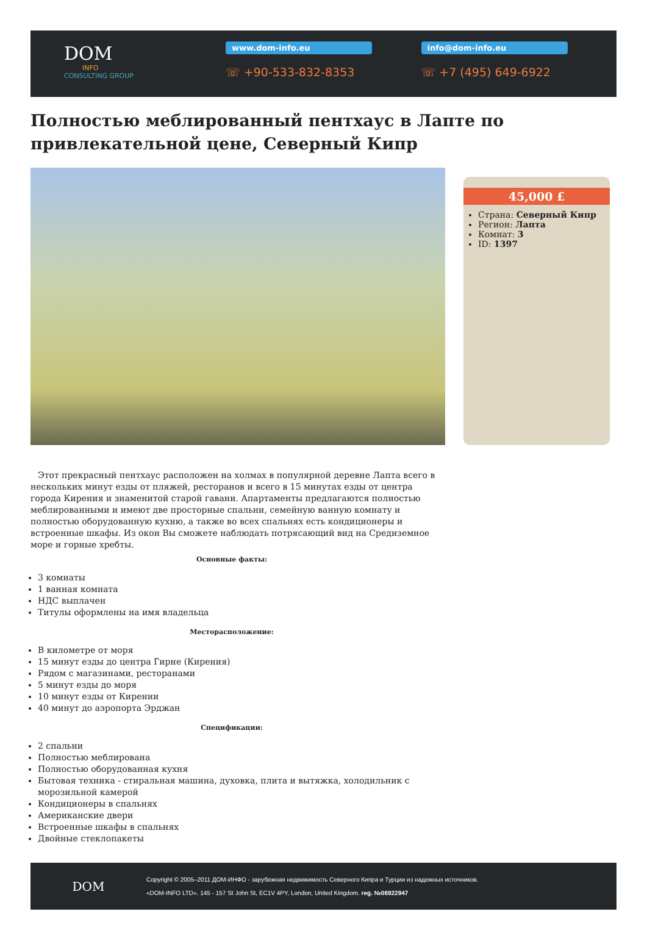DOM
INFO
CONSULTING GROUP
www.dom-info.eu
☏ +90-533-832-8353
info@dom-info.eu
☏ +7 (495) 649-6922
Полностью меблированный пентхаус в Лапте по привлекательной цене, Северный Кипр
45,000 £
Страна: Северный Кипр
Регион: Лапта
Комнат: 3
ID: 1397
Этот прекрасный пентхаус расположен на холмах в популярной деревне Лапта всего в нескольких минут езды от пляжей, ресторанов и всего в 15 минутах езды от центра города Кирения и знаменитой старой гавани. Апартаменты предлагаются полностью меблированными и имеют две просторные спальни, семейную ванную комнату и полностью оборудованную кухню, а также во всех спальнях есть кондиционеры и встроенные шкафы. Из окон Вы сможете наблюдать потрясающий вид на Средиземное море и горные хребты.
Основные факты:
3 комнаты
1 ванная комната
НДС выплачен
Титулы оформлены на имя владельца
Месторасположение:
В километре от моря
15 минут езды до центра Гирне (Кирения)
Рядом с магазинами, ресторанами
5 минут езды до моря
10 минут езды от Кирении
40 минут до аэропорта Эрджан
Спецификации:
2 спальни
Полностью меблирована
Полностью оборудованная кухня
Бытовая техника - стиральная машина, духовка, плита и вытяжка, холодильник с морозильной камерой
Кондиционеры в спальнях
Американские двери
Встроенные шкафы в спальнях
Двойные стеклопакеты
DOM
Copyright © 2005–2011 ДОМ-ИНФО - зарубежная недвижимость Северного Кипра и Турции из надежных источников.
«DOM-INFO LTD». 145 - 157 St John St, EC1V 4PY, London, United Kingdom. reg. №06922947